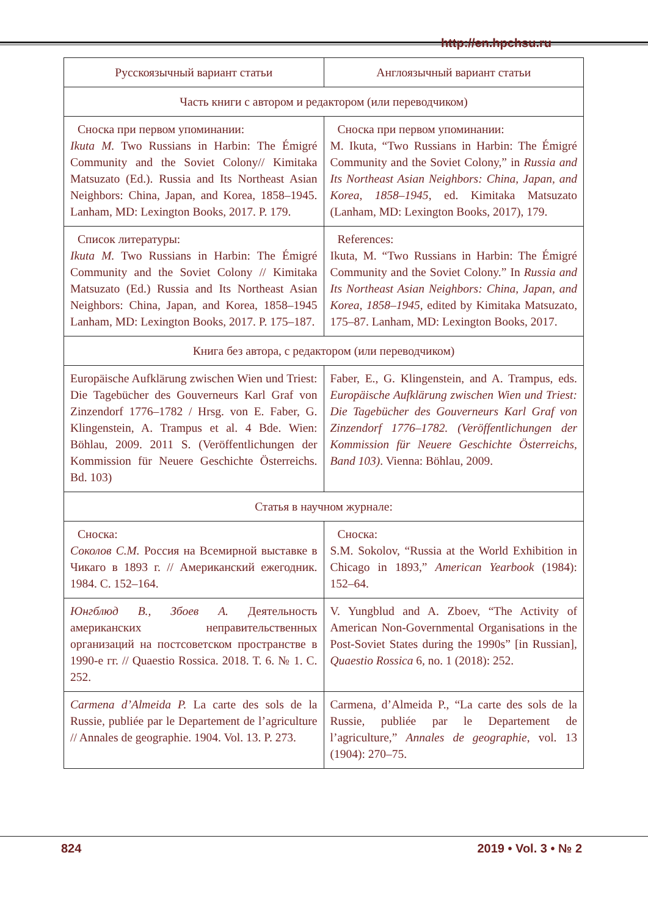http://en.hpchsu.ru
| Русскоязычный вариант статьи | Англоязычный вариант статьи |
| --- | --- |
| Часть книги с автором и редактором (или переводчиком) | |
| Сноска при первом упоминании: Ikuta M. Two Russians in Harbin: The Émigré Community and the Soviet Colony// Kimitaka Matsuzato (Ed.). Russia and Its Northeast Asian Neighbors: China, Japan, and Korea, 1858–1945. Lanham, MD: Lexington Books, 2017. P. 179. | Сноска при первом упоминании: M. Ikuta, “Two Russians in Harbin: The Émigré Community and the Soviet Colony,” in Russia and Its Northeast Asian Neighbors: China, Japan, and Korea, 1858–1945 , ed. Kimitaka Matsuzato (Lanham, MD: Lexington Books, 2017), 179. |
| Список литературы: Ikuta M. Two Russians in Harbin: The Émigré Community and the Soviet Colony // Kimitaka Matsuzato (Ed.) Russia and Its Northeast Asian Neighbors: China, Japan, and Korea, 1858–1945 Lanham, MD: Lexington Books, 2017. P. 175–187. | References: Ikuta, M. “Two Russians in Harbin: The Émigré Community and the Soviet Colony.” In Russia and Its Northeast Asian Neighbors: China, Japan, and Korea, 1858–1945, edited by Kimitaka Matsuzato, 175–87. Lanham, MD: Lexington Books, 2017. |
| Книга без автора, с редактором (или переводчиком) | |
| Europäische Aufklärung zwischen Wien und Triest: Die Tagebücher des Gouverneurs Karl Graf von Zinzendorf 1776–1782 / Hrsg. von E. Faber, G. Klingenstein, A. Trampus et al. 4 Bde. Wien: Böhlau, 2009. 2011 S. (Veröffentlichungen der Kommission für Neuere Geschichte Österreichs. Bd. 103) | Faber, E., G. Klingenstein, and A. Trampus, eds. Europäische Aufklärung zwischen Wien und Triest: Die Tagebücher des Gouverneurs Karl Graf von Zinzendorf 1776–1782. (Veröffentlichungen der Kommission für Neuere Geschichte Österreichs, Band 103) . Vienna: Böhlau, 2009. |
| Статья в научном журнале: | |
| Сноска: Соколов С.М. Россия на Всемирной выставке в Чикаго в 1893 г. // Американский ежегодник. 1984. С. 152–164. | Сноска: S.M. Sokolov, “Russia at the World Exhibition in Chicago in 1893,” American Yearbook (1984): 152–64. |
| Юнгблюд В., Збоев А. Деятельность американских неправительственных организаций на постсоветском пространстве в 1990-е гг. // Quaestio Rossica. 2018. Т. 6. № 1. С. 252. | V. Yungblud and A. Zboev, “The Activity of American Non-Governmental Organisations in the Post-Soviet States during the 1990s” [in Russian], Quaestio Rossica 6, no. 1 (2018): 252. |
| Carmena d’Almeida P. La carte des sols de la Russie, publiée par le Departement de l’agriculture // Annales de geographie. 1904. Vol. 13. P. 273. | Carmena, d’Almeida P., “La carte des sols de la Russie, publiée par le Departement de l’agriculture,” Annales de geographie , vol. 13 (1904): 270–75. |
824 2019 • Vol. 3 • № 2